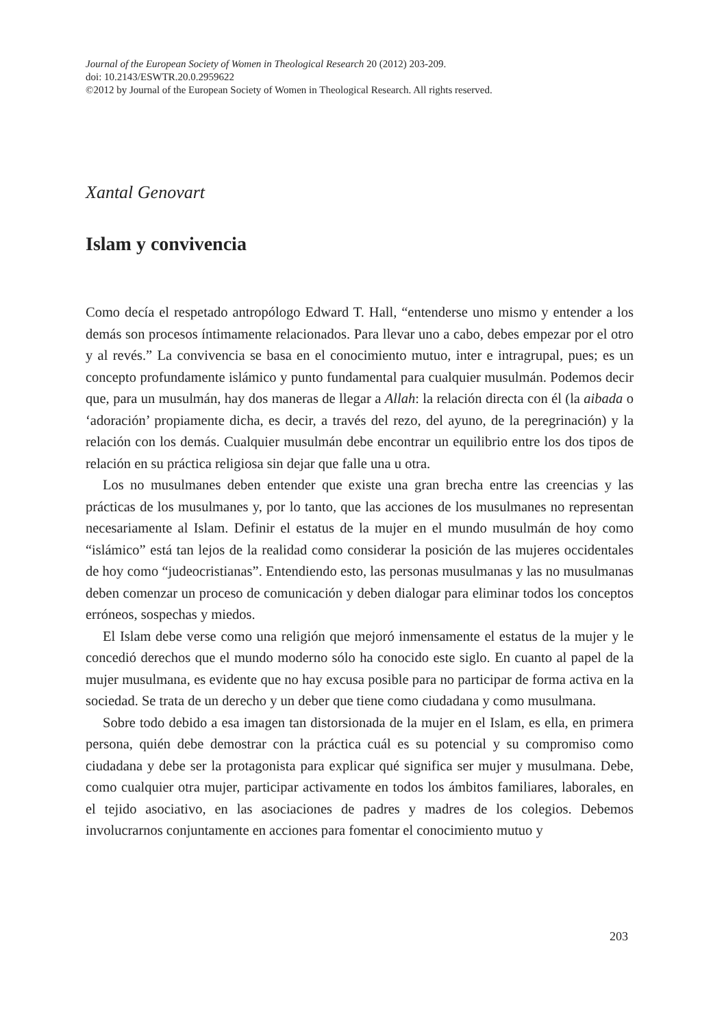Journal of the European Society of Women in Theological Research 20 (2012) 203-209.
doi: 10.2143/ESWTR.20.0.2959622
©2012 by Journal of the European Society of Women in Theological Research. All rights reserved.
Xantal Genovart
Islam y convivencia
Como decía el respetado antropólogo Edward T. Hall, “entenderse uno mismo y entender a los demás son procesos íntimamente relacionados. Para llevar uno a cabo, debes empezar por el otro y al revés.” La convivencia se basa en el conocimiento mutuo, inter e intragrupal, pues; es un concepto profundamente islámico y punto fundamental para cualquier musulmán. Podemos decir que, para un musulmán, hay dos maneras de llegar a Allah: la relación directa con él (la aibada o ‘adoración’ propiamente dicha, es decir, a través del rezo, del ayuno, de la peregrinación) y la relación con los demás. Cualquier musulmán debe encontrar un equilibrio entre los dos tipos de relación en su práctica religiosa sin dejar que falle una u otra.
Los no musulmanes deben entender que existe una gran brecha entre las creencias y las prácticas de los musulmanes y, por lo tanto, que las acciones de los musulmanes no representan necesariamente al Islam. Definir el estatus de la mujer en el mundo musulmán de hoy como “islámico” está tan lejos de la realidad como considerar la posición de las mujeres occidentales de hoy como “judeocristianas”. Entendiendo esto, las personas musulmanas y las no musulmanas deben comenzar un proceso de comunicación y deben dialogar para eliminar todos los conceptos erróneos, sospechas y miedos.
El Islam debe verse como una religión que mejoró inmensamente el estatus de la mujer y le concedió derechos que el mundo moderno sólo ha conocido este siglo. En cuanto al papel de la mujer musulmana, es evidente que no hay excusa posible para no participar de forma activa en la sociedad. Se trata de un derecho y un deber que tiene como ciudadana y como musulmana.
Sobre todo debido a esa imagen tan distorsionada de la mujer en el Islam, es ella, en primera persona, quién debe demostrar con la práctica cuál es su potencial y su compromiso como ciudadana y debe ser la protagonista para explicar qué significa ser mujer y musulmana. Debe, como cualquier otra mujer, participar activamente en todos los ámbitos familiares, laborales, en el tejido asociativo, en las asociaciones de padres y madres de los colegios. Debemos involucrarnos conjuntamente en acciones para fomentar el conocimiento mutuo y
203